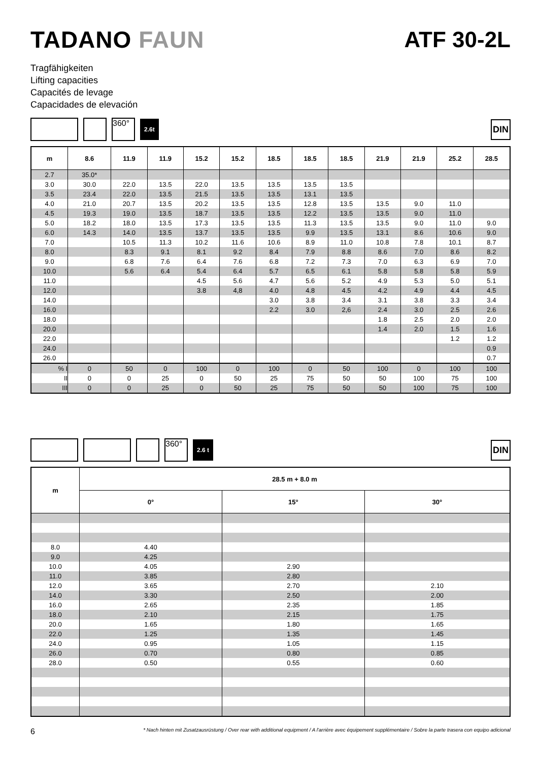TADANO FAUN ATF 30-2L
Tragfähigkeiten
Lifting capacities
Capacités de levage
Capacidades de elevación
360°
2.6t
DIN
| m | 8.6 | 11.9 | 11.9 | 15.2 | 15.2 | 18.5 | 18.5 | 18.5 | 21.9 | 21.9 | 25.2 | 28.5 |
| --- | --- | --- | --- | --- | --- | --- | --- | --- | --- | --- | --- | --- |
| 2.7 | 35.0* | | | | | | | | | | | |
| 3.0 | 30.0 | 22.0 | 13.5 | 22.0 | 13.5 | 13.5 | 13.5 | 13.5 | | | | |
| 3.5 | 23.4 | 22.0 | 13.5 | 21.5 | 13.5 | 13.5 | 13.1 | 13.5 | | | | |
| 4.0 | 21.0 | 20.7 | 13.5 | 20.2 | 13.5 | 13.5 | 12.8 | 13.5 | 13.5 | 9.0 | 11.0 | |
| 4.5 | 19.3 | 19.0 | 13.5 | 18.7 | 13.5 | 13.5 | 12.2 | 13.5 | 13.5 | 9.0 | 11.0 | |
| 5.0 | 18.2 | 18.0 | 13.5 | 17.3 | 13.5 | 13.5 | 11.3 | 13.5 | 13.5 | 9.0 | 11.0 | 9.0 |
| 6.0 | 14.3 | 14.0 | 13.5 | 13.7 | 13.5 | 13.5 | 9.9 | 13.5 | 13.1 | 8.6 | 10.6 | 9.0 |
| 7.0 | | 10.5 | 11.3 | 10.2 | 11.6 | 10.6 | 8.9 | 11.0 | 10.8 | 7.8 | 10.1 | 8.7 |
| 8.0 | | 8.3 | 9.1 | 8.1 | 9.2 | 8.4 | 7.9 | 8.8 | 8.6 | 7.0 | 8.6 | 8.2 |
| 9.0 | | 6.8 | 7.6 | 6.4 | 7.6 | 6.8 | 7.2 | 7.3 | 7.0 | 6.3 | 6.9 | 7.0 |
| 10.0 | | 5.6 | 6.4 | 5.4 | 6.4 | 5.7 | 6.5 | 6.1 | 5.8 | 5.8 | 5.8 | 5.9 |
| 11.0 | | | | 4.5 | 5.6 | 4.7 | 5.6 | 5.2 | 4.9 | 5.3 | 5.0 | 5.1 |
| 12.0 | | | | 3.8 | 4,8 | 4.0 | 4.8 | 4.5 | 4.2 | 4.9 | 4.4 | 4.5 |
| 14.0 | | | | | | 3.0 | 3.8 | 3.4 | 3.1 | 3.8 | 3.3 | 3.4 |
| 16.0 | | | | | | 2.2 | 3.0 | 2,6 | 2.4 | 3.0 | 2.5 | 2.6 |
| 18.0 | | | | | | | | | 1.8 | 2.5 | 2.0 | 2.0 |
| 20.0 | | | | | | | | | 1.4 | 2.0 | 1.5 | 1.6 |
| 22.0 | | | | | | | | | | | 1.2 | 1.2 |
| 24.0 | | | | | | | | | | | | 0.9 |
| 26.0 | | | | | | | | | | | | 0.7 |
| % I | 0 | 50 | 0 | 100 | 0 | 100 | 0 | 50 | 100 | 0 | 100 | 100 |
| II | 0 | 0 | 25 | 0 | 50 | 25 | 75 | 50 | 50 | 100 | 75 | 100 |
| III | 0 | 0 | 25 | 0 | 50 | 25 | 75 | 50 | 50 | 100 | 75 | 100 |
360°
2.6 t
DIN
| m | 28.5 m + 8.0 m | | |
| --- | --- | --- | --- |
| | 0° | 15° | 30° |
| 8.0 | 4.40 | | |
| 9.0 | 4.25 | | |
| 10.0 | 4.05 | 2.90 | |
| 11.0 | 3.85 | 2.80 | |
| 12.0 | 3.65 | 2.70 | 2.10 |
| 14.0 | 3.30 | 2.50 | 2.00 |
| 16.0 | 2.65 | 2.35 | 1.85 |
| 18.0 | 2.10 | 2.15 | 1.75 |
| 20.0 | 1.65 | 1.80 | 1.65 |
| 22.0 | 1.25 | 1.35 | 1.45 |
| 24.0 | 0.95 | 1.05 | 1.15 |
| 26.0 | 0.70 | 0.80 | 0.85 |
| 28.0 | 0.50 | 0.55 | 0.60 |
6 * Nach hinten mit Zusatzausrüstung / Over rear with additional equipment / A l'arrière avec équipement supplémentaire / Sobre la parte trasera con equipo adicional